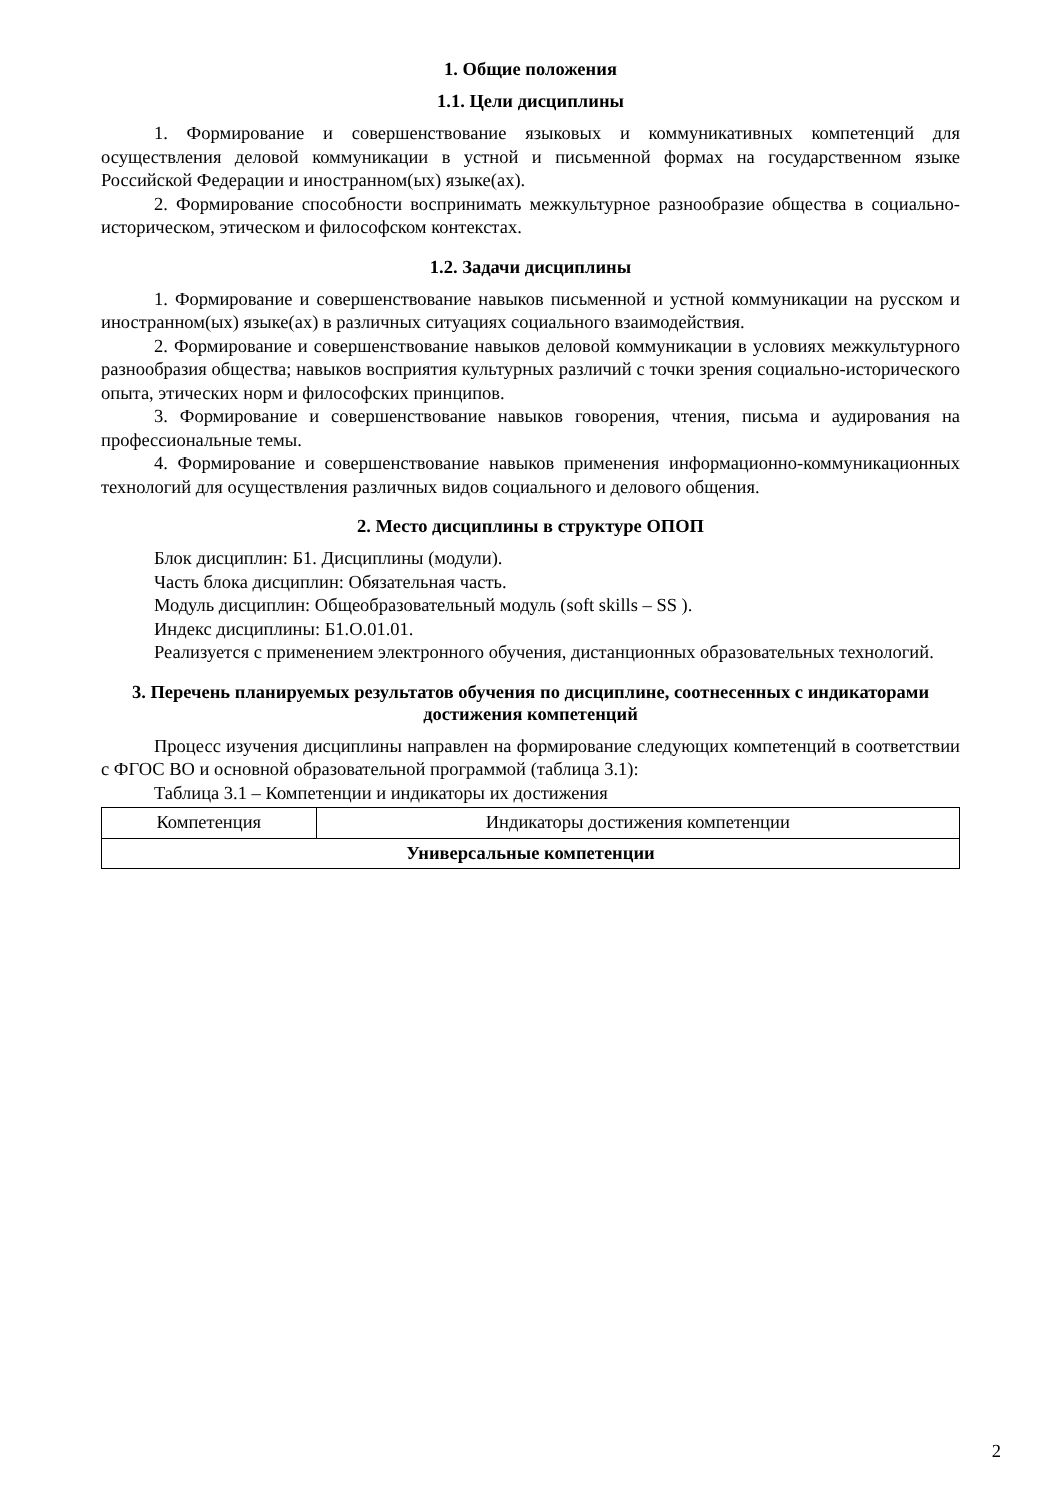1. Общие положения
1.1. Цели дисциплины
1. Формирование и совершенствование языковых и коммуникативных компетенций для осуществления деловой коммуникации в устной и письменной формах на государственном языке Российской Федерации и иностранном(ых) языке(ах).
2. Формирование способности воспринимать межкультурное разнообразие общества в социально-историческом, этическом и философском контекстах.
1.2. Задачи дисциплины
1. Формирование и совершенствование навыков письменной и устной коммуникации на русском и иностранном(ых) языке(ах) в различных ситуациях социального взаимодействия.
2. Формирование и совершенствование навыков деловой коммуникации в условиях межкультурного разнообразия общества; навыков восприятия культурных различий с точки зрения социально-исторического опыта, этических норм и философских принципов.
3. Формирование и совершенствование навыков говорения, чтения, письма и аудирования на профессиональные темы.
4. Формирование и совершенствование навыков применения информационно-коммуникационных технологий для осуществления различных видов социального и делового общения.
2. Место дисциплины в структуре ОПОП
Блок дисциплин: Б1. Дисциплины (модули).
Часть блока дисциплин: Обязательная часть.
Модуль дисциплин: Общеобразовательный модуль (soft skills – SS ).
Индекс дисциплины: Б1.О.01.01.
Реализуется с применением электронного обучения, дистанционных образовательных технологий.
3. Перечень планируемых результатов обучения по дисциплине, соотнесенных с индикаторами достижения компетенций
Процесс изучения дисциплины направлен на формирование следующих компетенций в соответствии с ФГОС ВО и основной образовательной программой (таблица 3.1):
Таблица 3.1 – Компетенции и индикаторы их достижения
| Компетенция | Индикаторы достижения компетенции |
| --- | --- |
| Универсальные компетенции | |
2